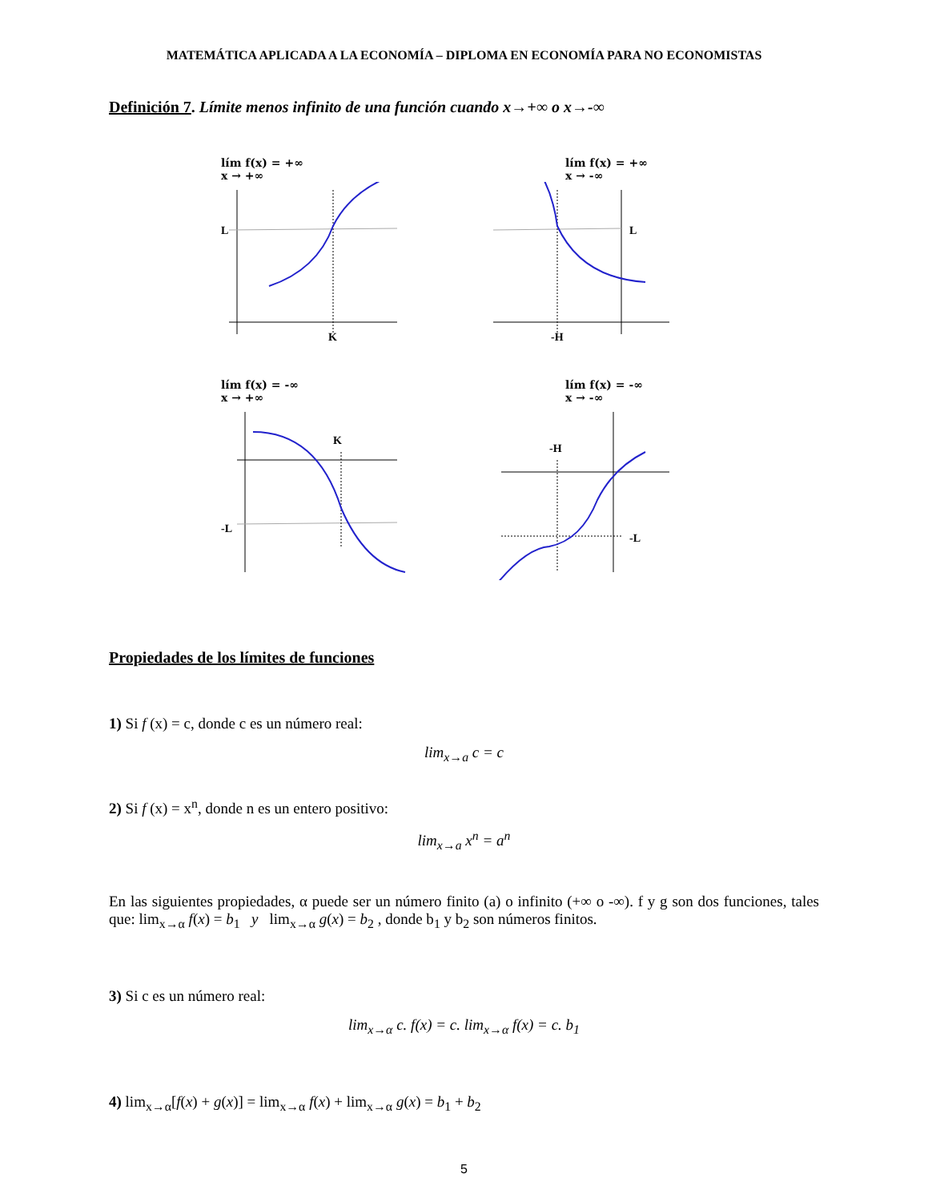MATEMÁTICA APLICADA A LA ECONOMÍA – DIPLOMA EN ECONOMÍA PARA NO ECONOMISTAS
Definición 7. Límite menos infinito de una función cuando x→+∞ o x→-∞
lím f(x) = +∞
x → +∞
L
K
lím f(x) = +∞
x → -∞
L
-H
lím f(x) = -∞
x → +∞
K
-L
lím f(x) = -∞
x → -∞
-H
-L
Propiedades de los límites de funciones
1) Si f (x) = c, donde c es un número real:
lim<sub>x→a</sub> c = c
2) Si f (x) = x<sup>n</sup>, donde n es un entero positivo:
lim<sub>x→a</sub> x<sup>n</sup> = a<sup>n</sup>
En las siguientes propiedades, α puede ser un número finito (a) o infinito (+∞ o -∞). f y g son dos funciones, tales que: lim<sub>x→α</sub> f(x) = b<sub>1</sub> y lim<sub>x→α</sub> g(x) = b<sub>2</sub> , donde b<sub>1</sub> y b<sub>2</sub> son números finitos.
3) Si c es un número real:
lim<sub>x→α</sub> c. f(x) = c. lim<sub>x→α</sub> f(x) = c. b<sub>1</sub>
4) lim<sub>x→α</sub>[f(x) + g(x)] = lim<sub>x→α</sub> f(x) + lim<sub>x→α</sub> g(x) = b<sub>1</sub> + b<sub>2</sub>
5